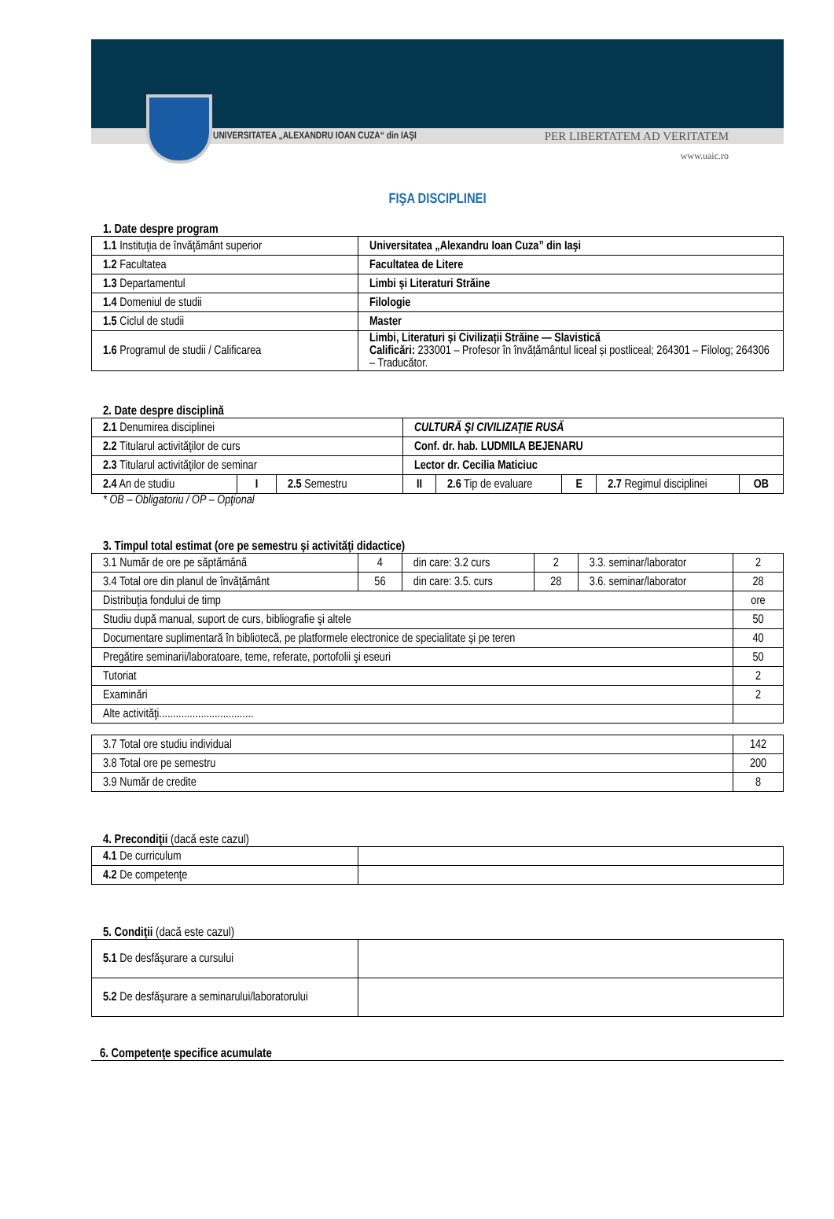UNIVERSITATEA „ALEXANDRU IOAN CUZA“ din IAŞI PER LIBERTATEM AD VERITATEM
www.uaic.ro
FIŞA DISCIPLINEI
1. Date despre program
| 1.1 Instituţia de învăţământ superior | Universitatea „Alexandru Ioan Cuza” din Iaşi |
| 1.2 Facultatea | Facultatea de Litere |
| 1.3 Departamentul | Limbi şi Literaturi Străine |
| 1.4 Domeniul de studii | Filologie |
| 1.5 Ciclul de studii | Master |
| 1.6 Programul de studii / Calificarea | Limbi, Literaturi și Civilizații Străine — Slavistică Calificări: 233001 – Profesor în învățământul liceal și postliceal; 264301 – Filolog; 264306 – Traducător. |
2. Date despre disciplină
| 2.1 Denumirea disciplinei | | | CULTURĂ ŞI CIVILIZAŢIE RUSĂ | | | | |
| 2.2 Titularul activităţilor de curs | | | Conf. dr. hab. LUDMILA BEJENARU | | | | |
| 2.3 Titularul activităţilor de seminar | | | Lector dr. Cecilia Maticiuc | | | | |
| 2.4 An de studiu | I | 2.5 Semestru | II | 2.6 Tip de evaluare | E | 2.7 Regimul disciplinei | OB |
* OB – Obligatoriu / OP – Opţional
3. Timpul total estimat (ore pe semestru şi activităţi didactice)
| 3.1 Număr de ore pe săptămână | 4 | din care: 3.2 curs | 2 | 3.3. seminar/laborator | 2 |
| 3.4 Total ore din planul de învăţământ | 56 | din care: 3.5. curs | 28 | 3.6. seminar/laborator | 28 |
| Distribuţia fondului de timp | | | | | ore |
| Studiu după manual, suport de curs, bibliografie şi altele | | | | | 50 |
| Documentare suplimentară în bibliotecă, pe platformele electronice de specialitate şi pe teren | | | | | 40 |
| Pregătire seminarii/laboratoare, teme, referate, portofolii şi eseuri | | | | | 50 |
| Tutoriat | | | | | 2 |
| Examinări | | | | | 2 |
| Alte activităţi.................................. | | | | | |
| 3.7 Total ore studiu individual | 142 |
| 3.8 Total ore pe semestru | 200 |
| 3.9 Număr de credite | 8 |
4. Precondiţii (dacă este cazul)
| 4.1 De curriculum | |
| 4.2 De competenţe | |
5. Condiţii (dacă este cazul)
| 5.1 De desfăşurare a cursului | |
| 5.2 De desfăşurare a seminarului/laboratorului | |
6. Competenţe specifice acumulate